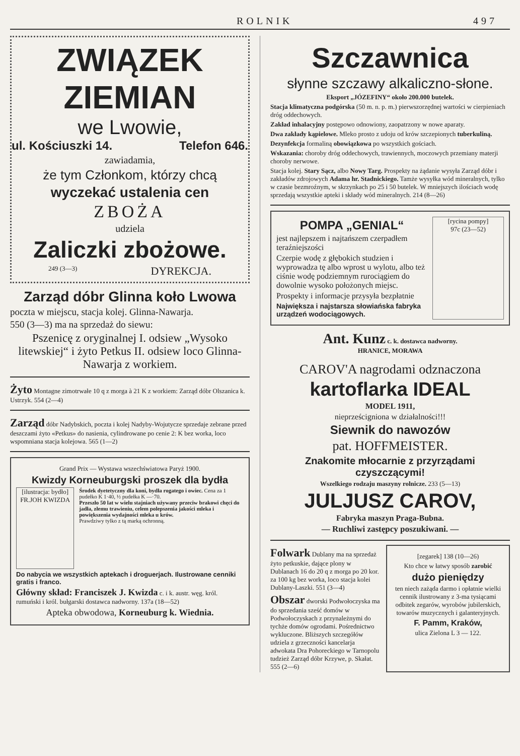ROLNIK 497
ZWIĄZEK
ZIEMIAN
we Lwowie,
ul. Kościuszki 14. Telefon 646.
zawiadamia,
że tym Członkom, którzy chcą
wyczekać ustalenia cen
ZBOŻA
udziela
Zaliczki zbożowe.
249 (3—3) DYREKCJA.
Zarząd dóbr Glinna koło Lwowa
poczta w miejscu, stacja kolej. Glinna-Nawarja.
550 (3—3) ma na sprzedaż do siewu:
Pszenicę z oryginalnej I. odsiew „Wysoko litewskiej“ i żyto Petkus II. odsiew loco Glinna-Nawarja z workiem.
Żyto Montagne zimotrwałe 10 q z morga à 21 K z workiem: Zarząd dóbr Olszanica k. Ustrzyk. 554 (2—4)
Zarząd dóbr Nadybskich, poczta i kolej Nadyby-Wojutycze sprzedaje zebrane przed deszczami żyto «Petkus» do nasienia, cylindrowane po cenie 2: K bez worka, loco wspomniana stacja kolejowa. 565 (1—2)
Grand Prix — Wystawa wszechświatowa Paryż 1900.
Kwizdy Korneuburgski proszek dla bydła
[ilustracja: bydło] FR.JOH KWIZDA
Środek dyetetyczny dla koni, bydła rogatego i owiec. Cena za 1 pudełko K 1·40, ½ pudełka K —·70.
Przeszło 50 lat w wielu stajniach używany przeciw brakowi chęci do jadła, złemu trawieniu, celem polepszenia jakości mleka i powiększenia wydajności mleka u krów.
Prawdziwy tylko z tą marką ochronną.
Do nabycia we wszystkich aptekach i droguerjach. Ilustrowane cenniki gratis i franco.
Główny skład: Franciszek J. Kwizda c. i k. austr. węg. król. rumuński i król. bułgarski dostawca nadworny. 137a (18—52)
Apteka obwodowa, Korneuburg k. Wiednia.
Szczawnica
słynne szczawy alkaliczno-słone.
Eksport „JÓZEFINY“ około 200.000 butelek.
Stacja klimatyczna podgórska (50 m. n. p. m.) pierwszorzędnej wartości w cierpieniach dróg oddechowych.
Zakład inhalacyjny postępowo odnowiony, zaopatrzony w nowe aparaty.
Dwa zakłady kąpielowe. Mleko prosto z udoju od krów szczepionych tuberkuliną.
Dezynfekcja formaliną obowiązkowa po wszystkich gościach.
Wskazania: choroby dróg oddechowych, trawiennych, moczowych przemiany materji choroby nerwowe.
Stacja kolej. Stary Sącz, albo Nowy Targ. Prospekty na żądanie wysyła Zarząd dóbr i zakładów zdrojowych Adama hr. Stadnickiego. Tamże wysyłka wód mineralnych, tylko w czasie bezmroźnym, w skrzynkach po 25 i 50 butelek. W mniejszych ilościach wodę sprzedają wszystkie apteki i składy wód mineralnych. 214 (8—26)
POMPA „GENIAL“
jest najlepszem i najtańszem czerpadłem teraźniejszości
Czerpie wodę z głębokich studzien i wyprowadza tę albo wprost u wylotu, albo też ciśnie wodę podziemnym rurociągiem do dowolnie wysoko położonych miejsc.
Prospekty i informacje przysyła bezpłatnie
Największa i najstarsza słowiańska fabryka urządzeń wodociągowych.
[rycina pompy]
97c (23—52)
Ant. Kunz c. k. dostawca nadworny.
HRANICE, MORAWA
CAROV'A nagrodami odznaczona
kartoflarka IDEAL
MODEL 1911,
nieprześcigniona w działalności!!!
Siewnik do nawozów
pat. HOFFMEISTER.
Znakomite młocarnie z przyrządami czyszczącymi!
Wszelkiego rodzaju maszyny rolnicze. 233 (5—13)
JULJUSZ CAROV,
Fabryka maszyn Praga-Bubna.
— Ruchliwi zastępcy poszukiwani. —
Folwark Dublany ma na sprzedaż żyto petkuskie, dające plony w Dublanach 16 do 20 q z morga po 20 kor. za 100 kg bez worka, loco stacja kolei Dublany-Laszki. 551 (3—4)
Obszar dworski Podwołoczyska ma do sprzedania sześć domów w Podwołoczyskach z przynależnymi do tychże domów ogrodami. Pośrednictwo wykluczone. Bliższych szczegółów udziela z grzeczności kancelarja adwokata Dra Pohoreckiego w Tarnopolu tudzież Zarząd dóbr Krzywe, p. Skałat. 555 (2—6)
[zegarek] 138 (10—26)
Kto chce w łatwy sposób zarobić
dużo pieniędzy
ten niech zażąda darmo i opłatnie wielki cennik ilustrowany z 3-ma tysiącami odbitek zegarów, wyrobów jubilerskich, towarów muzycznych i galanteryjnych.
F. Pamm, Kraków,
ulica Zielona L 3 — 122.